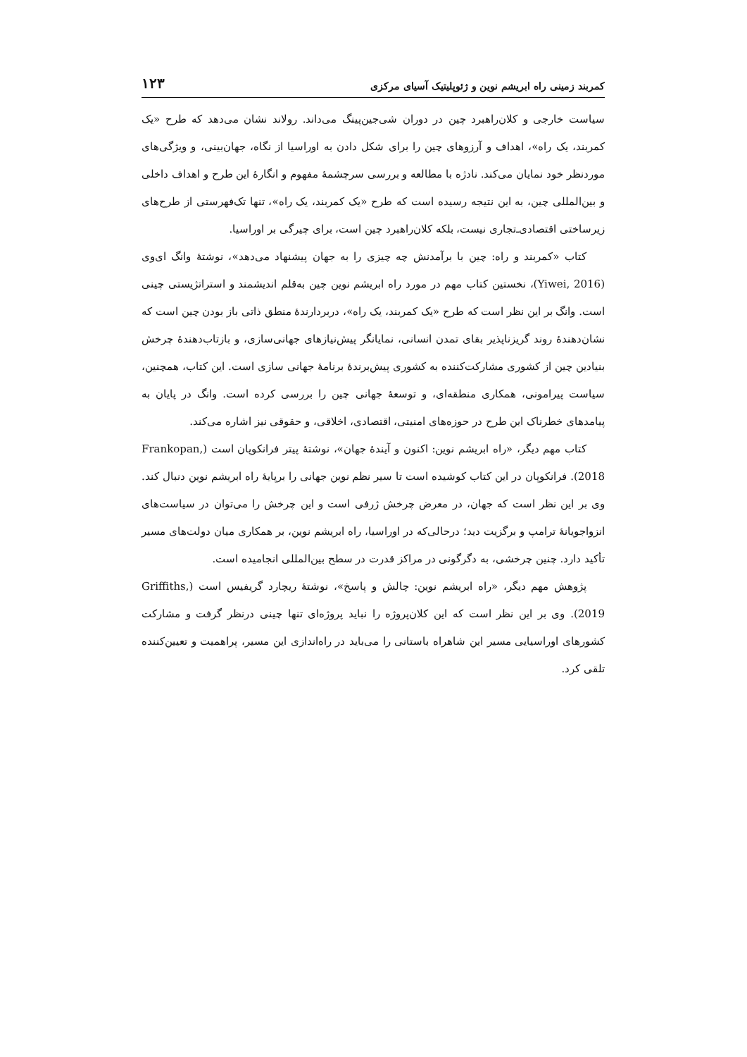کمربند زمینی راه ابریشم نوین و ژئوپلیتیک آسیای مرکزی ۱۲۳
سیاست خارجی و کلان‌راهبرد چین در دوران شی‌جین‌پینگ می‌داند. رولاند نشان می‌دهد که طرح «یک کمربند، یک راه»، اهداف و آرزوهای چین را برای شکل دادن به اوراسیا از نگاه، جهان‌بینی، و ویژگی‌های موردنظر خود نمایان می‌کند. نادژه با مطالعه و بررسی سرچشمهٔ مفهوم و انگارهٔ این طرح و اهداف داخلی و بین‌المللی چین، به این نتیجه رسیده است که طرح «یک کمربند، یک راه»، تنها تک‌فهرستی از طرح‌های زیرساختی اقتصادی‌ـ‌تجاری نیست، بلکه کلان‌راهبرد چین است، برای چیرگی بر اوراسیا.
کتاب «کمربند و راه: چین با برآمدنش چه چیزی را به جهان پیشنهاد می‌دهد»، نوشتهٔ وانگ ای‌وی (Yiwei, 2016)، نخستین کتاب مهم در مورد راه ابریشم نوین چین به‌قلم اندیشمند و استراتژیستی چینی است. وانگ بر این نظر است که طرح «یک کمربند، یک راه»، دربردارندهٔ منطق ذاتی باز بودن چین است که نشان‌دهندهٔ روند گریزناپذیر بقای تمدن انسانی، نمایانگر پیش‌نیازهای جهانی‌سازی، و بازتاب‌دهندهٔ چرخش بنیادین چین از کشوری مشارکت‌کننده به کشوری پیش‌برندهٔ برنامهٔ جهانی سازی است. این کتاب، همچنین، سیاست پیرامونی، همکاری منطقه‌ای، و توسعهٔ جهانی چین را بررسی کرده است. وانگ در پایان به پیامدهای خطرناک این طرح در حوزه‌های امنیتی، اقتصادی، اخلاقی، و حقوقی نیز اشاره می‌کند.
کتاب مهم دیگر، «راه ابریشم نوین: اکنون و آیندهٔ جهان»، نوشتهٔ پیتر فرانکوپان است (Frankopan, 2018). فرانکوپان در این کتاب کوشیده است تا سیر نظم نوین جهانی را برپایهٔ راه ابریشم نوین دنبال کند. وی بر این نظر است که جهان، در معرض چرخش ژرفی است و این چرخش را می‌توان در سیاست‌های انزواجویانهٔ ترامپ و برگزیت دید؛ درحالی‌که در اوراسیا، راه ابریشم نوین، بر همکاری میان دولت‌های مسیر تأکید دارد. چنین چرخشی، به دگرگونی در مراکز قدرت در سطح بین‌المللی انجامیده است.
پژوهش مهم دیگر، «راه ابریشم نوین: چالش و پاسخ»، نوشتهٔ ریچارد گریفیس است (Griffiths, 2019). وی بر این نظر است که این کلان‌پروژه را نباید پروژه‌ای تنها چینی درنظر گرفت و مشارکت کشورهای اوراسیایی مسیر این شاهراه باستانی را می‌باید در راه‌اندازی این مسیر، پراهمیت و تعیین‌کننده تلقی کرد.